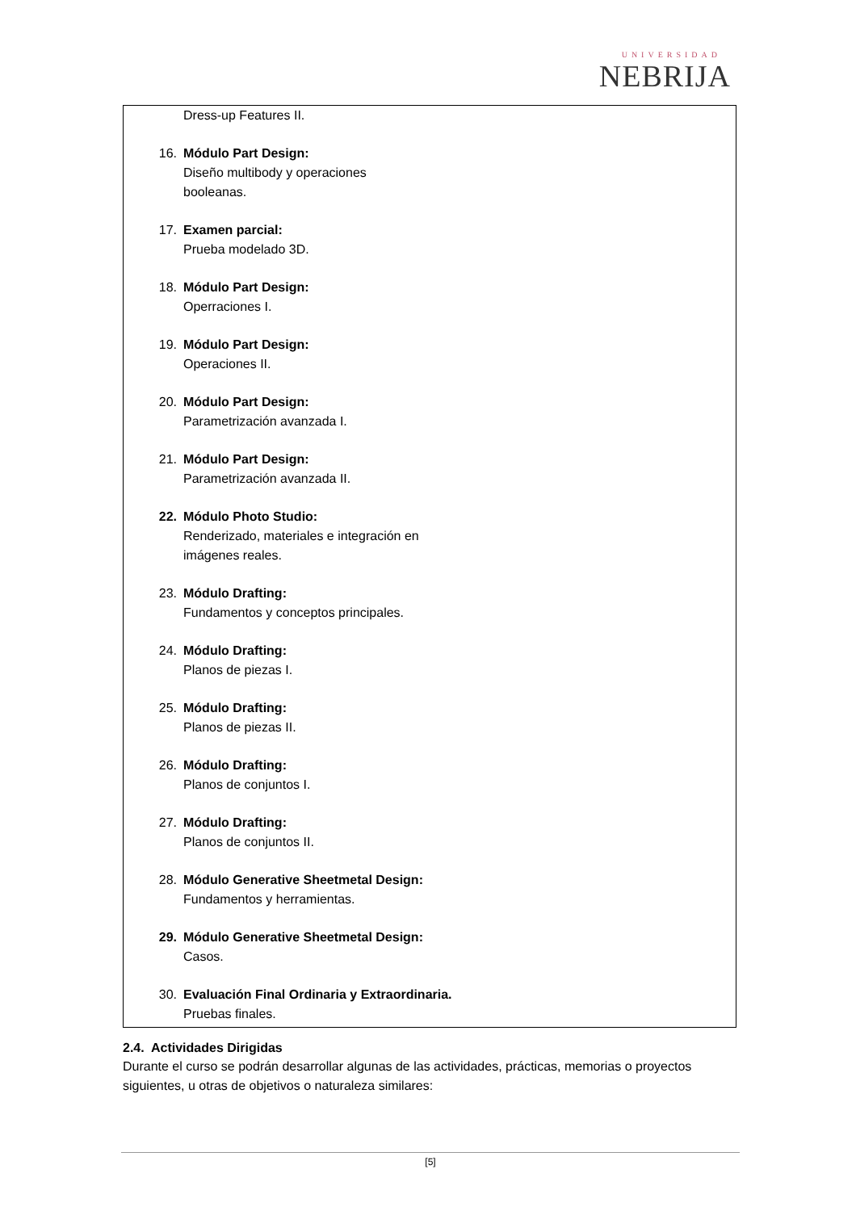UNIVERSIDAD
NEBRIJA
Dress-up Features II.
16. Módulo Part Design:
Diseño multibody y operaciones
booleanas.
17. Examen parcial:
Prueba modelado 3D.
18. Módulo Part Design:
Operraciones I.
19. Módulo Part Design:
Operaciones II.
20. Módulo Part Design:
Parametrización avanzada I.
21. Módulo Part Design:
Parametrización avanzada II.
22. Módulo Photo Studio:
Renderizado, materiales e integración en
imágenes reales.
23. Módulo Drafting:
Fundamentos y conceptos principales.
24. Módulo Drafting:
Planos de piezas I.
25. Módulo Drafting:
Planos de piezas II.
26. Módulo Drafting:
Planos de conjuntos I.
27. Módulo Drafting:
Planos de conjuntos II.
28. Módulo Generative Sheetmetal Design:
Fundamentos y herramientas.
29. Módulo Generative Sheetmetal Design:
Casos.
30. Evaluación Final Ordinaria y Extraordinaria.
Pruebas finales.
2.4. Actividades Dirigidas
Durante el curso se podrán desarrollar algunas de las actividades, prácticas, memorias o proyectos siguientes, u otras de objetivos o naturaleza similares:
[5]